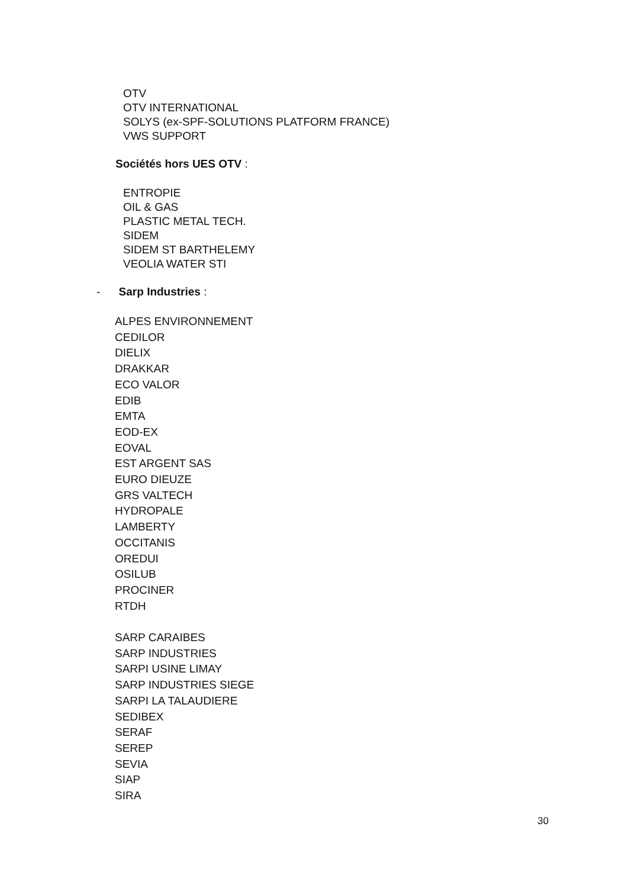OTV
OTV INTERNATIONAL
SOLYS (ex-SPF-SOLUTIONS PLATFORM FRANCE)
VWS SUPPORT
Sociétés hors UES OTV :
ENTROPIE
OIL & GAS
PLASTIC METAL TECH.
SIDEM
SIDEM ST BARTHELEMY
VEOLIA WATER STI
- Sarp Industries :
ALPES ENVIRONNEMENT
CEDILOR
DIELIX
DRAKKAR
ECO VALOR
EDIB
EMTA
EOD-EX
EOVAL
EST ARGENT SAS
EURO DIEUZE
GRS VALTECH
HYDROPALE
LAMBERTY
OCCITANIS
OREDUI
OSILUB
PROCINER
RTDH
SARP CARAIBES
SARP INDUSTRIES
SARPI USINE LIMAY
SARP INDUSTRIES SIEGE
SARPI LA TALAUDIERE
SEDIBEX
SERAF
SEREP
SEVIA
SIAP
SIRA
30